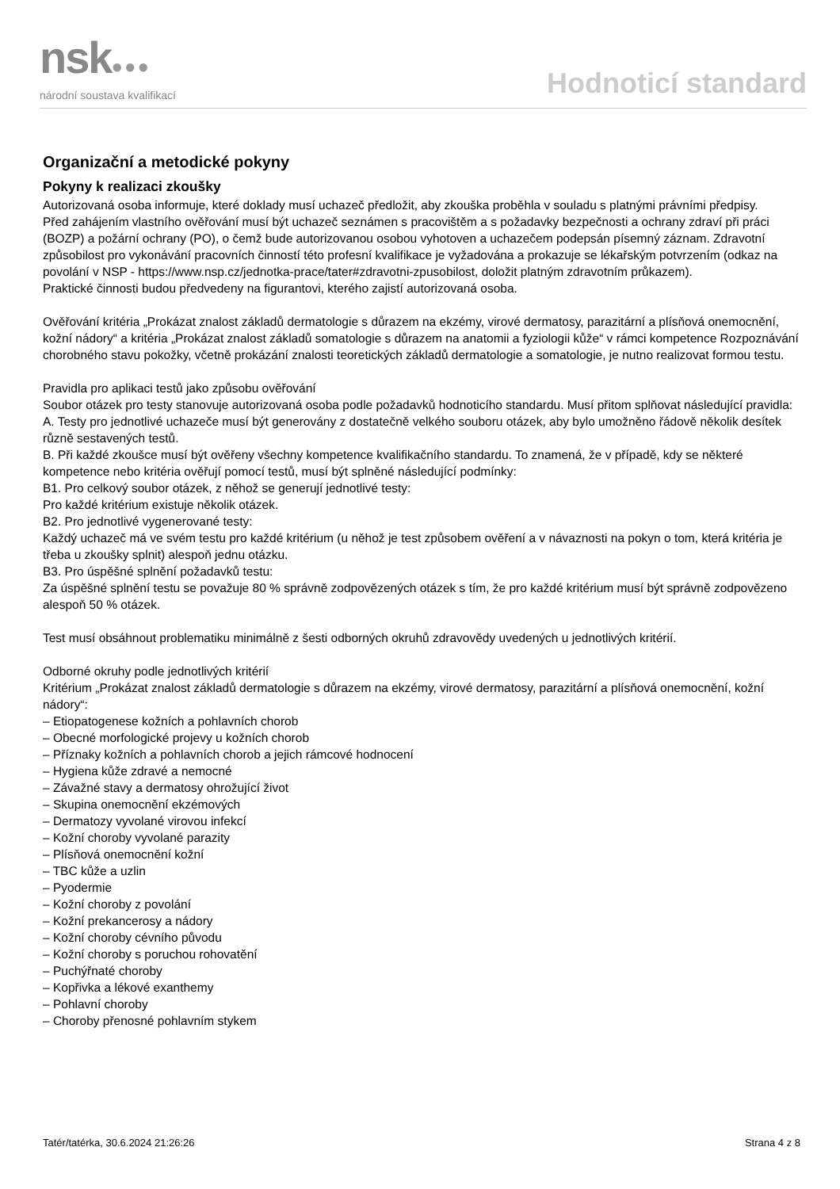nsk●●●
národní soustava kvalifikací
Hodnoticí standard
Organizační a metodické pokyny
Pokyny k realizaci zkoušky
Autorizovaná osoba informuje, které doklady musí uchazeč předložit, aby zkouška proběhla v souladu s platnými právními předpisy.
Před zahájením vlastního ověřování musí být uchazeč seznámen s pracovištěm a s požadavky bezpečnosti a ochrany zdraví při práci (BOZP) a požární ochrany (PO), o čemž bude autorizovanou osobou vyhotoven a uchazečem podepsán písemný záznam. Zdravotní způsobilost pro vykonávání pracovních činností této profesní kvalifikace je vyžadována a prokazuje se lékařským potvrzením (odkaz na povolání v NSP - https://www.nsp.cz/jednotka-prace/tater#zdravotni-zpusobilost, doložit platným zdravotním průkazem).
Praktické činnosti budou předvedeny na figurantovi, kterého zajistí autorizovaná osoba.
Ověřování kritéria „Prokázat znalost základů dermatologie s důrazem na ekzémy, virové dermatosy, parazitární a plísňová onemocnění, kožní nádory“ a kritéria „Prokázat znalost základů somatologie s důrazem na anatomii a fyziologii kůže“ v rámci kompetence Rozpoznávání chorobného stavu pokožky, včetně prokázání znalosti teoretických základů dermatologie a somatologie, je nutno realizovat formou testu.
Pravidla pro aplikaci testů jako způsobu ověřování
Soubor otázek pro testy stanovuje autorizovaná osoba podle požadavků hodnoticího standardu. Musí přitom splňovat následující pravidla:
A. Testy pro jednotlivé uchazeče musí být generovány z dostatečně velkého souboru otázek, aby bylo umožněno řádově několik desítek různě sestavených testů.
B. Při každé zkoušce musí být ověřeny všechny kompetence kvalifikačního standardu. To znamená, že v případě, kdy se některé kompetence nebo kritéria ověřují pomocí testů, musí být splněné následující podmínky:
B1. Pro celkový soubor otázek, z něhož se generují jednotlivé testy:
Pro každé kritérium existuje několik otázek.
B2. Pro jednotlivé vygenerované testy:
Každý uchazeč má ve svém testu pro každé kritérium (u něhož je test způsobem ověření a v návaznosti na pokyn o tom, která kritéria je třeba u zkoušky splnit) alespoň jednu otázku.
B3. Pro úspěšné splnění požadavků testu:
Za úspěšné splnění testu se považuje 80 % správně zodpovězených otázek s tím, že pro každé kritérium musí být správně zodpovězeno alespoň 50 % otázek.
Test musí obsáhnout problematiku minimálně z šesti odborných okruhů zdravovědy uvedených u jednotlivých kritérií.
Odborné okruhy podle jednotlivých kritérií
Kritérium „Prokázat znalost základů dermatologie s důrazem na ekzémy, virové dermatosy, parazitární a plísňová onemocnění, kožní nádory“:
– Etiopatogenese kožních a pohlavních chorob
– Obecné morfologické projevy u kožních chorob
– Příznaky kožních a pohlavních chorob a jejich rámcové hodnocení
– Hygiena kůže zdravé a nemocné
– Závažné stavy a dermatosy ohrožující život
– Skupina onemocnění ekzémových
– Dermatozy vyvolané virovou infekcí
– Kožní choroby vyvolané parazity
– Plísňová onemocnění kožní
– TBC kůže a uzlin
– Pyodermie
– Kožní choroby z povolání
– Kožní prekancerosy a nádory
– Kožní choroby cévního původu
– Kožní choroby s poruchou rohovatění
– Puchýřnaté choroby
– Kopřivka a lékové exanthemy
– Pohlavní choroby
– Choroby přenosné pohlavním stykem
Tatér/tatérka, 30.6.2024 21:26:26 Strana 4 z 8